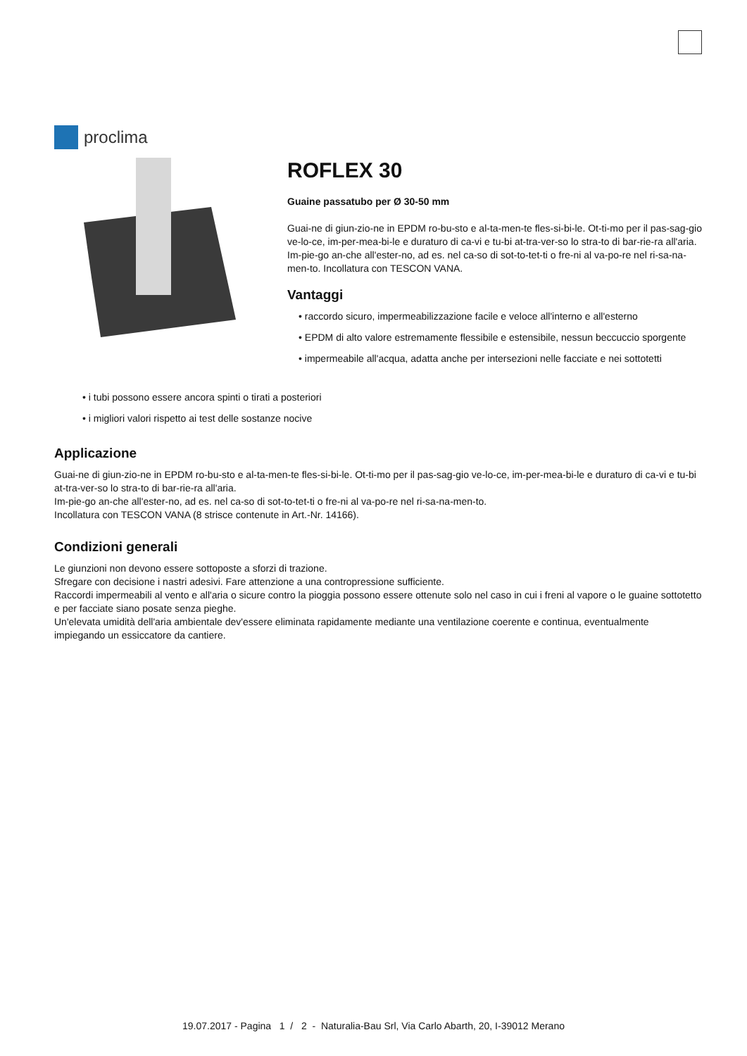proclima
ROFLEX 30
Guaine passatubo per Ø 30-50 mm
Guai-ne di giun-zio-ne in EPDM ro-bu-sto e al-ta-men-te fles-si-bi-le. Ot-ti-mo per il pas-sag-gio ve-lo-ce, im-per-mea-bi-le e duraturo di ca-vi e tu-bi at-tra-ver-so lo stra-to di bar-rie-ra all'aria. Im-pie-go an-che all'ester-no, ad es. nel ca-so di sot-to-tet-ti o fre-ni al va-po-re nel ri-sa-na-men-to. Incollatura con TESCON VANA.
Vantaggi
• raccordo sicuro, impermeabilizzazione facile e veloce all'interno e all'esterno
• EPDM di alto valore estremamente flessibile e estensibile, nessun beccuccio sporgente
• impermeabile all'acqua, adatta anche per intersezioni nelle facciate e nei sottotetti
• i tubi possono essere ancora spinti o tirati a posteriori
• i migliori valori rispetto ai test delle sostanze nocive
Applicazione
Guai-ne di giun-zio-ne in EPDM ro-bu-sto e al-ta-men-te fles-si-bi-le. Ot-ti-mo per il pas-sag-gio ve-lo-ce, im-per-mea-bi-le e duraturo di ca-vi e tu-bi at-tra-ver-so lo stra-to di bar-rie-ra all'aria.
Im-pie-go an-che all'ester-no, ad es. nel ca-so di sot-to-tet-ti o fre-ni al va-po-re nel ri-sa-na-men-to.
Incollatura con TESCON VANA (8 strisce contenute in Art.-Nr. 14166).
Condizioni generali
Le giunzioni non devono essere sottoposte a sforzi di trazione.
Sfregare con decisione i nastri adesivi. Fare attenzione a una contropressione sufficiente.
Raccordi impermeabili al vento e all'aria o sicure contro la pioggia possono essere ottenute solo nel caso in cui i freni al vapore o le guaine sottotetto e per facciate siano posate senza pieghe.
Un'elevata umidità dell'aria ambientale dev'essere eliminata rapidamente mediante una ventilazione coerente e continua, eventualmente impiegando un essiccatore da cantiere.
19.07.2017 - Pagina 1 / 2 - Naturalia-Bau Srl, Via Carlo Abarth, 20, I-39012 Merano